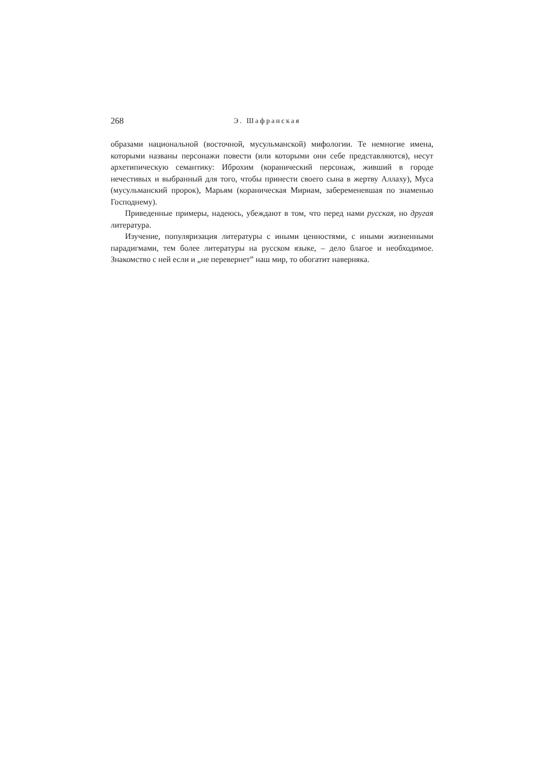268 Э. Шафранская
образами национальной (восточной, мусульманской) мифологии. Те немногие имена, которыми названы персонажи повести (или которыми они себе представляются), несут архетипическую семантику: Иброхим (коранический персонаж, живший в городе нечестивых и выбранный для того, чтобы принести своего сына в жертву Аллаху), Муса (мусульманский пророк), Марьям (кораническая Мириам, забеременевшая по знаменью Господнему).
Приведенные примеры, надеюсь, убеждают в том, что перед нами русская, но другая литература.
Изучение, популяризация литературы с иными ценностями, с иными жизненными парадигмами, тем более литературы на русском языке, – дело благое и необходимое. Знакомство с ней если и „не перевернет” наш мир, то обогатит наверняка.